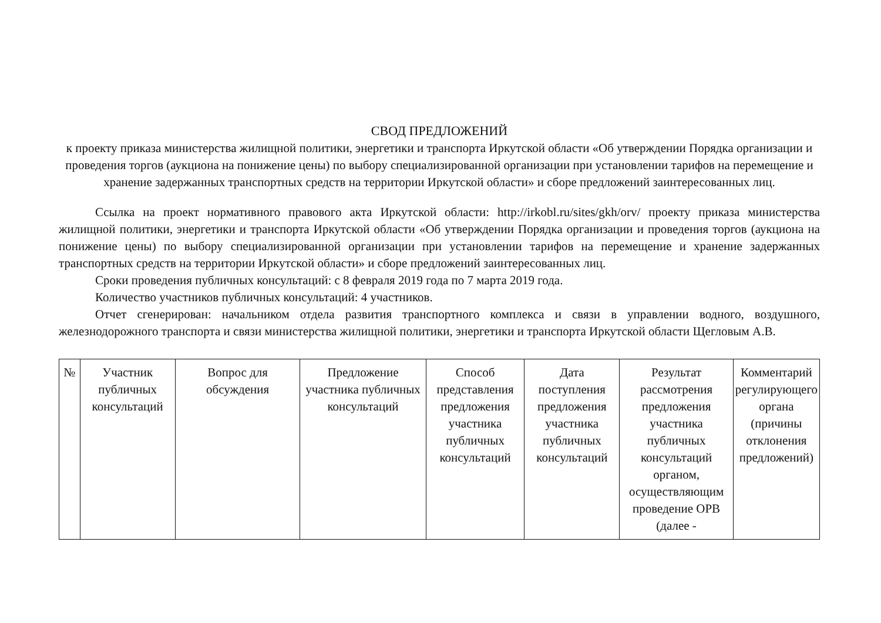СВОД ПРЕДЛОЖЕНИЙ
к проекту приказа министерства жилищной политики, энергетики и транспорта Иркутской области «Об утверждении Порядка организации и проведения торгов (аукциона на понижение цены) по выбору специализированной организации при установлении тарифов на перемещение и хранение задержанных транспортных средств на территории Иркутской области» и сборе предложений заинтересованных лиц.
Ссылка на проект нормативного правового акта Иркутской области: http://irkobl.ru/sites/gkh/orv/ проекту приказа министерства жилищной политики, энергетики и транспорта Иркутской области «Об утверждении Порядка организации и проведения торгов (аукциона на понижение цены) по выбору специализированной организации при установлении тарифов на перемещение и хранение задержанных транспортных средств на территории Иркутской области» и сборе предложений заинтересованных лиц.
Сроки проведения публичных консультаций: с 8 февраля 2019 года по 7 марта 2019 года.
Количество участников публичных консультаций: 4 участников.
Отчет сгенерирован: начальником отдела развития транспортного комплекса и связи в управлении водного, воздушного, железнодорожного транспорта и связи министерства жилищной политики, энергетики и транспорта Иркутской области Щегловым А.В.
| № | Участник публичных консультаций | Вопрос для обсуждения | Предложение участника публичных консультаций | Способ представления предложения участника публичных консультаций | Дата поступления предложения участника публичных консультаций | Результат рассмотрения предложения участника публичных консультаций органом, осуществляющим проведение ОРВ (далее - | Комментарий регулирующего органа (причины отклонения предложений) |
| --- | --- | --- | --- | --- | --- | --- | --- |